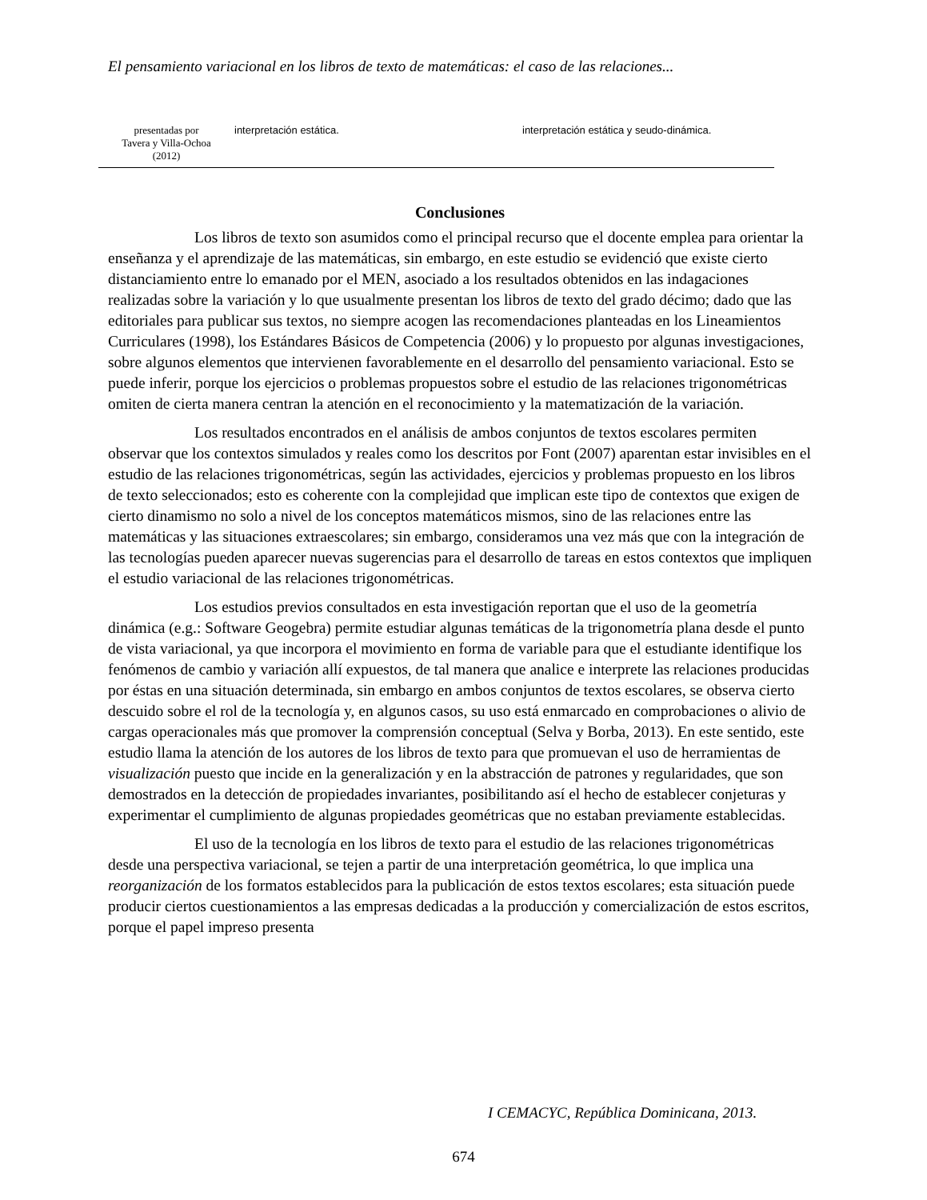El pensamiento variacional en los libros de texto de matemáticas: el caso de las relaciones...
| presentadas por Tavera y Villa-Ochoa (2012) | interpretación estática. | interpretación estática y seudo-dinámica. |
Conclusiones
Los libros de texto son asumidos como el principal recurso que el docente emplea para orientar la enseñanza y el aprendizaje de las matemáticas, sin embargo, en este estudio se evidenció que existe cierto distanciamiento entre lo emanado por el MEN, asociado a los resultados obtenidos en las indagaciones realizadas sobre la variación y lo que usualmente presentan los libros de texto del grado décimo; dado que las editoriales para publicar sus textos, no siempre acogen las recomendaciones planteadas en los Lineamientos Curriculares (1998), los Estándares Básicos de Competencia (2006) y lo propuesto por algunas investigaciones, sobre algunos elementos que intervienen favorablemente en el desarrollo del pensamiento variacional. Esto se puede inferir, porque los ejercicios o problemas propuestos sobre el estudio de las relaciones trigonométricas omiten de cierta manera centran la atención en el reconocimiento y la matematización de la variación.
Los resultados encontrados en el análisis de ambos conjuntos de textos escolares permiten observar que los contextos simulados y reales como los descritos por Font (2007) aparentan estar invisibles en el estudio de las relaciones trigonométricas, según las actividades, ejercicios y problemas propuesto en los libros de texto seleccionados; esto es coherente con la complejidad que implican este tipo de contextos que exigen de cierto dinamismo no solo a nivel de los conceptos matemáticos mismos, sino de las relaciones entre las matemáticas y las situaciones extraescolares; sin embargo, consideramos una vez más que con la integración de las tecnologías pueden aparecer nuevas sugerencias para el desarrollo de tareas en estos contextos que impliquen el estudio variacional de las relaciones trigonométricas.
Los estudios previos consultados en esta investigación reportan que el uso de la geometría dinámica (e.g.: Software Geogebra) permite estudiar algunas temáticas de la trigonometría plana desde el punto de vista variacional, ya que incorpora el movimiento en forma de variable para que el estudiante identifique los fenómenos de cambio y variación allí expuestos, de tal manera que analice e interprete las relaciones producidas por éstas en una situación determinada, sin embargo en ambos conjuntos de textos escolares, se observa cierto descuido sobre el rol de la tecnología y, en algunos casos, su uso está enmarcado en comprobaciones o alivio de cargas operacionales más que promover la comprensión conceptual (Selva y Borba, 2013). En este sentido, este estudio llama la atención de los autores de los libros de texto para que promuevan el uso de herramientas de visualización puesto que incide en la generalización y en la abstracción de patrones y regularidades, que son demostrados en la detección de propiedades invariantes, posibilitando así el hecho de establecer conjeturas y experimentar el cumplimiento de algunas propiedades geométricas que no estaban previamente establecidas.
El uso de la tecnología en los libros de texto para el estudio de las relaciones trigonométricas desde una perspectiva variacional, se tejen a partir de una interpretación geométrica, lo que implica una reorganización de los formatos establecidos para la publicación de estos textos escolares; esta situación puede producir ciertos cuestionamientos a las empresas dedicadas a la producción y comercialización de estos escritos, porque el papel impreso presenta
I CEMACYC, República Dominicana, 2013.
674